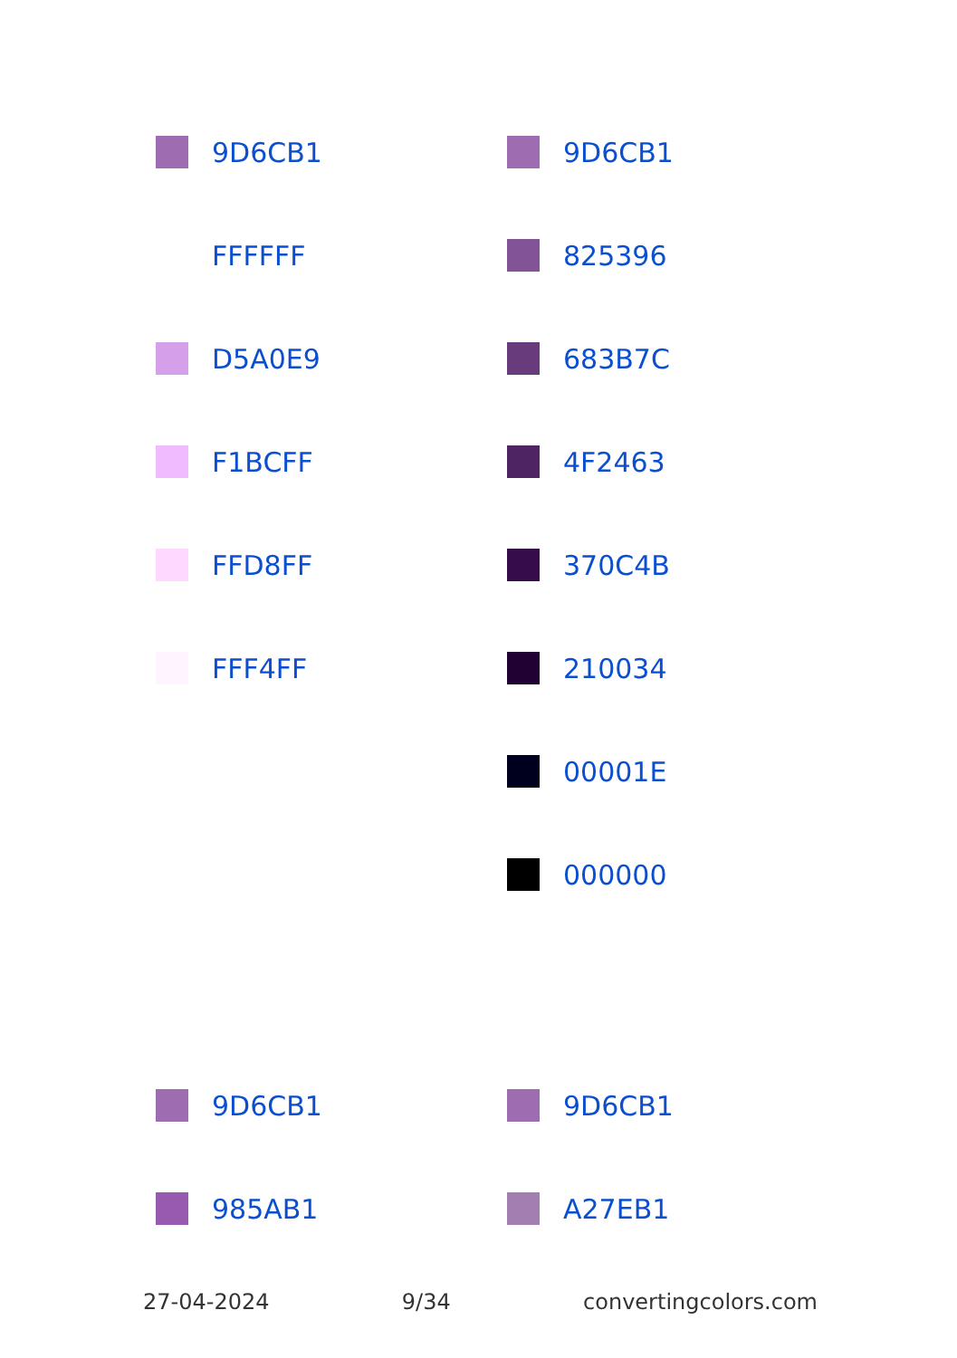9D6CB1
FFFFFF
D5A0E9
F1BCFF
FFD8FF
FFF4FF
9D6CB1
825396
683B7C
4F2463
370C4B
210034
00001E
000000
9D6CB1
985AB1
9D6CB1
A27EB1
27-04-2024 9/34 convertingcolors.com